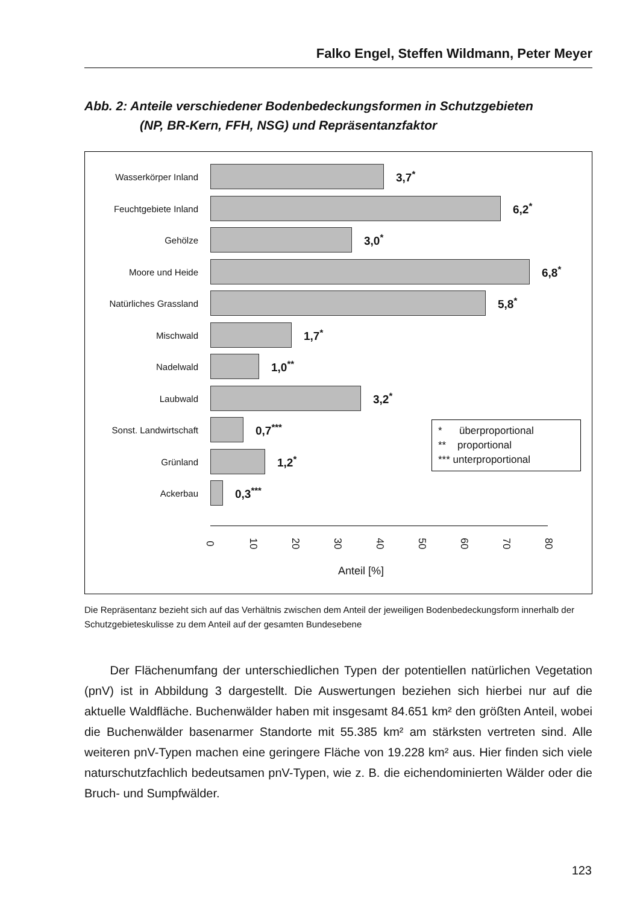Falko Engel, Steffen Wildmann, Peter Meyer
Abb. 2: Anteile verschiedener Bodenbedeckungsformen in Schutzgebieten
(NP, BR-Kern, FFH, NSG) und Repräsentanzfaktor
Wasserkörper Inland 3,7<sup>*</sup>
Feuchtgebiete Inland 6,2<sup>*</sup>
Gehölze 3,0<sup>*</sup>
Moore und Heide 6,8<sup>*</sup>
Natürliches Grassland 5,8<sup>*</sup>
Mischwald 1,7<sup>*</sup>
Nadelwald 1,0<sup>**</sup>
Laubwald 3,2<sup>*</sup>
Sonst. Landwirtschaft 0,7<sup>***</sup>
Grünland 1,2<sup>*</sup>
Ackerbau 0,3<sup>***</sup>
* überproportional
** proportional
*** unterproportional
0 10 20 30 40 50 60 70 80
Anteil [%]
Die Repräsentanz bezieht sich auf das Verhältnis zwischen dem Anteil der jeweiligen Bodenbedeckungsform innerhalb der Schutzgebieteskulisse zu dem Anteil auf der gesamten Bundesebene
Der Flächenumfang der unterschiedlichen Typen der potentiellen natürlichen Vegetation (pnV) ist in Abbildung 3 dargestellt. Die Auswertungen beziehen sich hierbei nur auf die aktuelle Waldfläche. Buchenwälder haben mit insgesamt 84.651 km² den größten Anteil, wobei die Buchenwälder basenarmer Standorte mit 55.385 km² am stärksten vertreten sind. Alle weiteren pnV-Typen machen eine geringere Fläche von 19.228 km² aus. Hier finden sich viele naturschutzfachlich bedeutsamen pnV-Typen, wie z. B. die eichendominierten Wälder oder die Bruch- und Sumpfwälder.
123